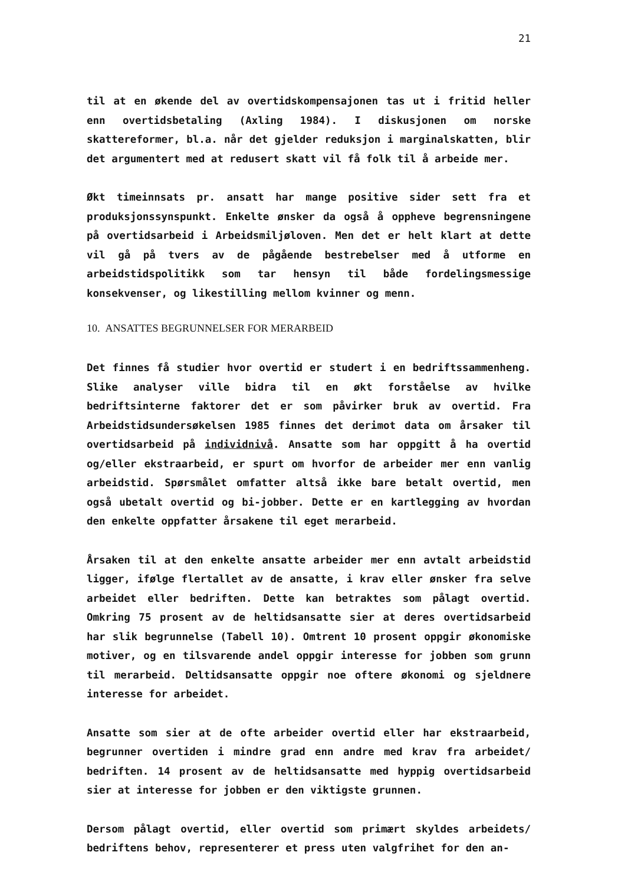21
til at en økende del av overtidskompensajonen tas ut i fritid heller enn overtidsbetaling (Axling 1984). I diskusjonen om norske skattereformer, bl.a. når det gjelder reduksjon i marginalskatten, blir det argumentert med at redusert skatt vil få folk til å arbeide mer.
Økt timeinnsats pr. ansatt har mange positive sider sett fra et produksjonssynspunkt. Enkelte ønsker da også å oppheve begrensningene på overtidsarbeid i Arbeidsmiljøloven. Men det er helt klart at dette vil gå på tvers av de pågående bestrebelser med å utforme en arbeidstidspolitikk som tar hensyn til både fordelingsmessige konsekvenser, og likestilling mellom kvinner og menn.
10. ANSATTES BEGRUNNELSER FOR MERARBEID
Det finnes få studier hvor overtid er studert i en bedriftssammenheng. Slike analyser ville bidra til en økt forståelse av hvilke bedriftsinterne faktorer det er som påvirker bruk av overtid. Fra Arbeidstidsundersøkelsen 1985 finnes det derimot data om årsaker til overtidsarbeid på individnivå. Ansatte som har oppgitt å ha overtid og/eller ekstraarbeid, er spurt om hvorfor de arbeider mer enn vanlig arbeidstid. Spørsmålet omfatter altså ikke bare betalt overtid, men også ubetalt overtid og bi-jobber. Dette er en kartlegging av hvordan den enkelte oppfatter årsakene til eget merarbeid.
Årsaken til at den enkelte ansatte arbeider mer enn avtalt arbeidstid ligger, ifølge flertallet av de ansatte, i krav eller ønsker fra selve arbeidet eller bedriften. Dette kan betraktes som pålagt overtid. Omkring 75 prosent av de heltidsansatte sier at deres overtidsarbeid har slik begrunnelse (Tabell 10). Omtrent 10 prosent oppgir økonomiske motiver, og en tilsvarende andel oppgir interesse for jobben som grunn til merarbeid. Deltidsansatte oppgir noe oftere økonomi og sjeldnere interesse for arbeidet.
Ansatte som sier at de ofte arbeider overtid eller har ekstraarbeid, begrunner overtiden i mindre grad enn andre med krav fra arbeidet/ bedriften. 14 prosent av de heltidsansatte med hyppig overtidsarbeid sier at interesse for jobben er den viktigste grunnen.
Dersom pålagt overtid, eller overtid som primært skyldes arbeidets/ bedriftens behov, representerer et press uten valgfrihet for den an-